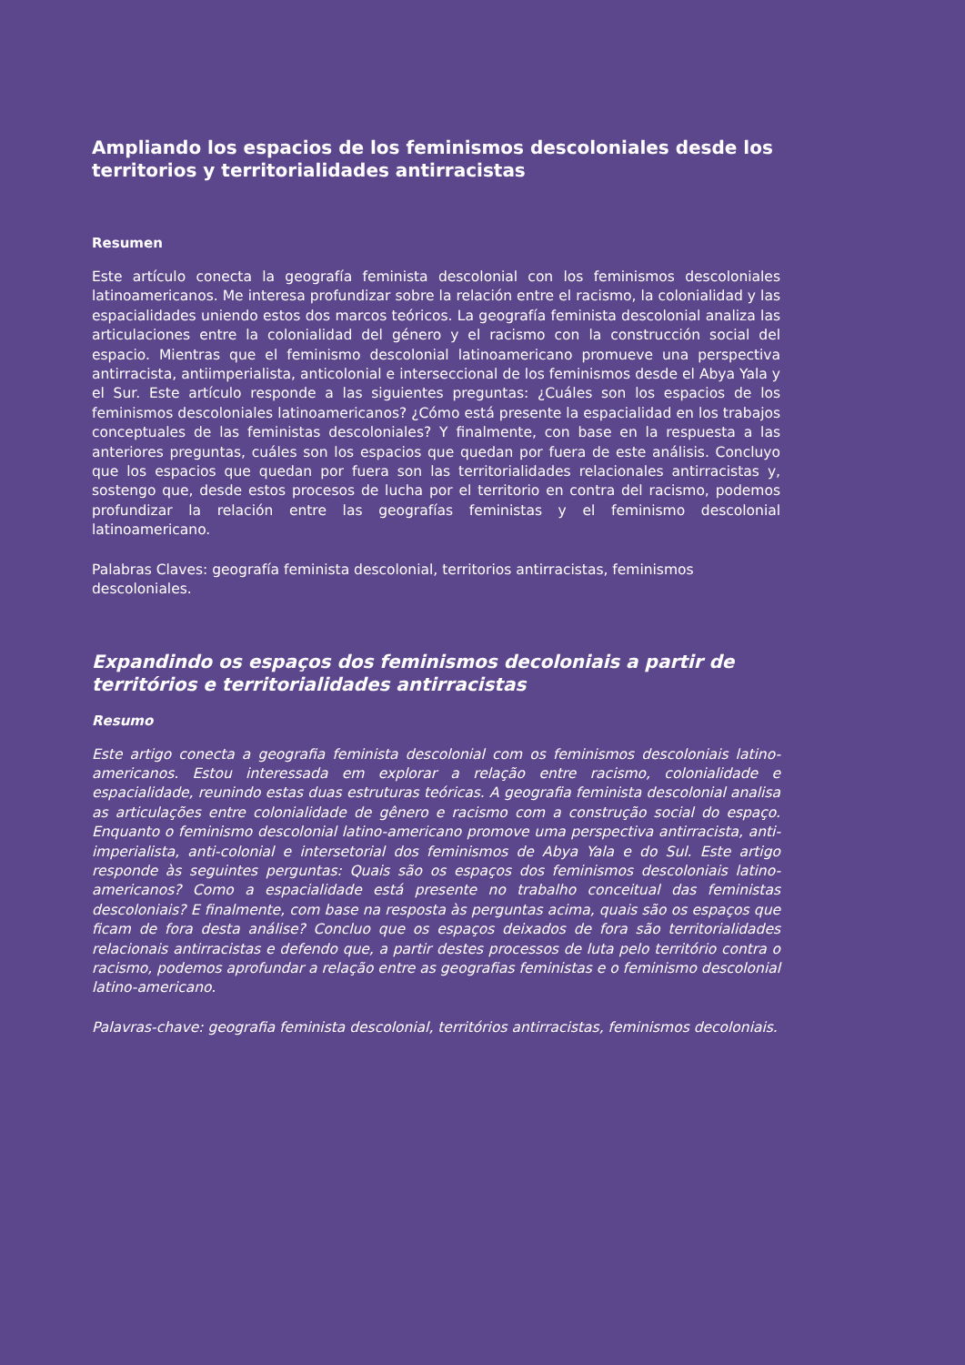Ampliando los espacios de los feminismos descoloniales desde los territorios y territorialidades antirracistas
Resumen
Este artículo conecta la geografía feminista descolonial con los feminismos descoloniales latinoamericanos. Me interesa profundizar sobre la relación entre el racismo, la colonialidad y las espacialidades uniendo estos dos marcos teóricos. La geografía feminista descolonial analiza las articulaciones entre la colonialidad del género y el racismo con la construcción social del espacio. Mientras que el feminismo descolonial latinoamericano promueve una perspectiva antirracista, antiimperialista, anticolonial e interseccional de los feminismos desde el Abya Yala y el Sur. Este artículo responde a las siguientes preguntas: ¿Cuáles son los espacios de los feminismos descoloniales latinoamericanos? ¿Cómo está presente la espacialidad en los trabajos conceptuales de las feministas descoloniales? Y finalmente, con base en la respuesta a las anteriores preguntas, cuáles son los espacios que quedan por fuera de este análisis. Concluyo que los espacios que quedan por fuera son las territorialidades relacionales antirracistas y, sostengo que, desde estos procesos de lucha por el territorio en contra del racismo, podemos profundizar la relación entre las geografías feministas y el feminismo descolonial latinoamericano.
Palabras Claves: geografía feminista descolonial, territorios antirracistas, feminismos descoloniales.
Expandindo os espaços dos feminismos decoloniais a partir de territórios e territorialidades antirracistas
Resumo
Este artigo conecta a geografia feminista descolonial com os feminismos descoloniais latino-americanos. Estou interessada em explorar a relação entre racismo, colonialidade e espacialidade, reunindo estas duas estruturas teóricas. A geografia feminista descolonial analisa as articulações entre colonialidade de gênero e racismo com a construção social do espaço. Enquanto o feminismo descolonial latino-americano promove uma perspectiva antirracista, anti-imperialista, anti-colonial e intersetorial dos feminismos de Abya Yala e do Sul. Este artigo responde às seguintes perguntas: Quais são os espaços dos feminismos descoloniais latino-americanos? Como a espacialidade está presente no trabalho conceitual das feministas descoloniais? E finalmente, com base na resposta às perguntas acima, quais são os espaços que ficam de fora desta análise? Concluo que os espaços deixados de fora são territorialidades relacionais antirracistas e defendo que, a partir destes processos de luta pelo território contra o racismo, podemos aprofundar a relação entre as geografias feministas e o feminismo descolonial latino-americano.
Palavras-chave: geografia feminista descolonial, territórios antirracistas, feminismos decoloniais.